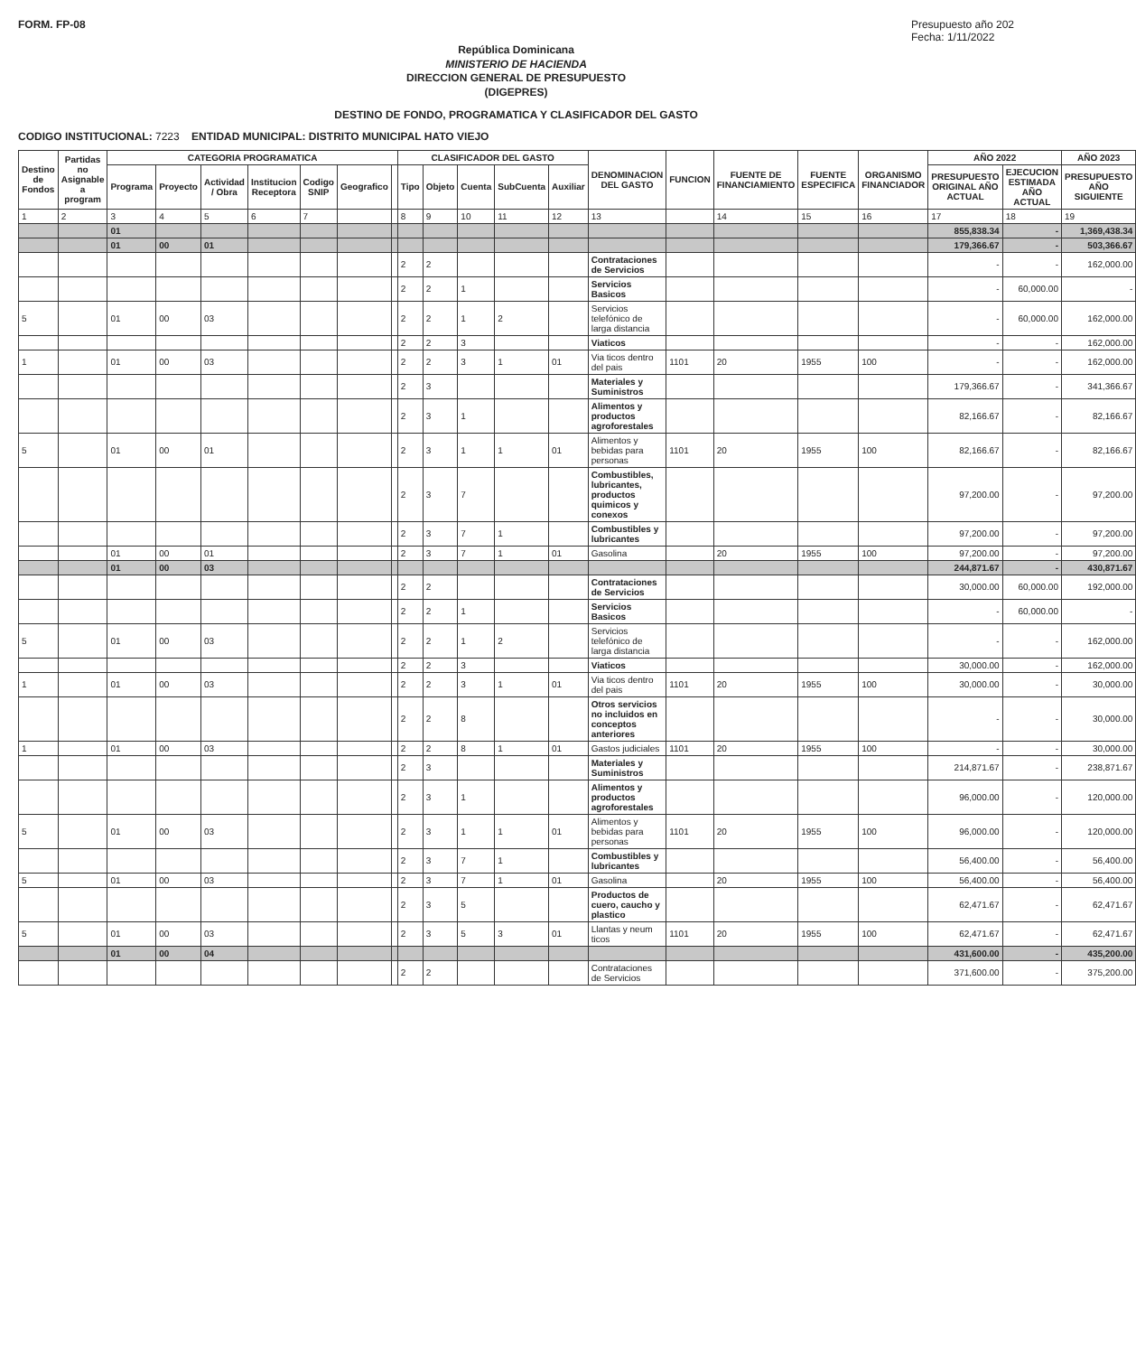FORM. FP-08 Presupuesto año 202
Fecha: 1/11/2022
República Dominicana
MINISTERIO DE HACIENDA
DIRECCION GENERAL DE PRESUPUESTO
(DIGEPRES)
DESTINO DE FONDO, PROGRAMATICA Y CLASIFICADOR DEL GASTO
CODIGO INSTITUCIONAL: 7223 ENTIDAD MUNICIPAL: DISTRITO MUNICIPAL HATO VIEJO
| Destino de Fondos | Partidas no Asignable a program | CATEGORIA PROGRAMATICA | | | | | | | CLASIFICADOR DEL GASTO | | | | | DENOMINACION DEL GASTO | FUNCION | FUENTE DE FINANCIAMIENTO | FUENTE ESPECIFICA | ORGANISMO FINANCIADOR | AÑO 2022 | | AÑO 2023 |
| --- | --- | --- | --- | --- | --- | --- | --- | --- | --- | --- | --- | --- | --- | --- | --- | --- | --- | --- | --- | --- | --- |
| | | Programa | Proyecto | Actividad / Obra | Institucion Receptora | Codigo SNIP | Geografico | | Tipo | Objeto | Cuenta | SubCuenta | Auxiliar | | | | | | PRESUPUESTO ORIGINAL AÑO ACTUAL | EJECUCION ESTIMADA AÑO ACTUAL | PRESUPUESTO AÑO SIGUIENTE |
| 1 | 2 | 3 | 4 | 5 | 6 | 7 | | | 8 | 9 | 10 | 11 | 12 | 13 | | 14 | 15 | 16 | 17 | 18 | 19 |
| | | 01 | | | | | | | | | | | | | | | | | 855,838.34 | - | 1,369,438.34 |
| | | 01 | 00 | 01 | | | | | | | | | | | | | | | 179,366.67 | - | 503,366.67 |
| | | | | | | | | | 2 | 2 | | | | Contrataciones de Servicios | | | | | - | - | 162,000.00 |
| | | | | | | | | | 2 | 2 | 1 | | | Servicios Basicos | | | | | - | 60,000.00 | - |
| 5 | | 01 | 00 | 03 | | | | | 2 | 2 | 1 | 2 | | Servicios telefónico de larga distancia | | | | | - | 60,000.00 | 162,000.00 |
| | | | | | | | | | 2 | 2 | 3 | | | Viaticos | | | | | - | - | 162,000.00 |
| 1 | | 01 | 00 | 03 | | | | | 2 | 2 | 3 | 1 | 01 | Via ticos dentro del pais | 1101 | 20 | 1955 | 100 | - | - | 162,000.00 |
| | | | | | | | | | 2 | 3 | | | | Materiales y Suministros | | | | | 179,366.67 | - | 341,366.67 |
| | | | | | | | | | 2 | 3 | 1 | | | Alimentos y productos agroforestales | | | | | 82,166.67 | - | 82,166.67 |
| 5 | | 01 | 00 | 01 | | | | | 2 | 3 | 1 | 1 | 01 | Alimentos y bebidas para personas | 1101 | 20 | 1955 | 100 | 82,166.67 | - | 82,166.67 |
| | | | | | | | | | 2 | 3 | 7 | | | Combustibles, lubricantes, productos quimicos y conexos | | | | | 97,200.00 | - | 97,200.00 |
| | | | | | | | | | 2 | 3 | 7 | 1 | | Combustibles y lubricantes | | | | | 97,200.00 | - | 97,200.00 |
| | | 01 | 00 | 01 | | | | | 2 | 3 | 7 | 1 | 01 | Gasolina | | 20 | 1955 | 100 | 97,200.00 | - | 97,200.00 |
| | | 01 | 00 | 03 | | | | | | | | | | | | | | | 244,871.67 | - | 430,871.67 |
| | | | | | | | | | 2 | 2 | | | | Contrataciones de Servicios | | | | | 30,000.00 | 60,000.00 | 192,000.00 |
| | | | | | | | | | 2 | 2 | 1 | | | Servicios Basicos | | | | | - | 60,000.00 | - |
| 5 | | 01 | 00 | 03 | | | | | 2 | 2 | 1 | 2 | | Servicios telefónico de larga distancia | | | | | - | - | 162,000.00 |
| | | | | | | | | | 2 | 2 | 3 | | | Viaticos | | | | | 30,000.00 | - | 162,000.00 |
| 1 | | 01 | 00 | 03 | | | | | 2 | 2 | 3 | 1 | 01 | Via ticos dentro del pais | 1101 | 20 | 1955 | 100 | 30,000.00 | - | 30,000.00 |
| | | | | | | | | | 2 | 2 | 8 | | | Otros servicios no incluidos en conceptos anteriores | | | | | - | - | 30,000.00 |
| 1 | | 01 | 00 | 03 | | | | | 2 | 2 | 8 | 1 | 01 | Gastos judiciales | 1101 | 20 | 1955 | 100 | - | - | 30,000.00 |
| | | | | | | | | | 2 | 3 | | | | Materiales y Suministros | | | | | 214,871.67 | - | 238,871.67 |
| | | | | | | | | | 2 | 3 | 1 | | | Alimentos y productos agroforestales | | | | | 96,000.00 | - | 120,000.00 |
| 5 | | 01 | 00 | 03 | | | | | 2 | 3 | 1 | 1 | 01 | Alimentos y bebidas para personas | 1101 | 20 | 1955 | 100 | 96,000.00 | - | 120,000.00 |
| | | | | | | | | | 2 | 3 | 7 | 1 | | Combustibles y lubricantes | | | | | 56,400.00 | - | 56,400.00 |
| 5 | | 01 | 00 | 03 | | | | | 2 | 3 | 7 | 1 | 01 | Gasolina | | 20 | 1955 | 100 | 56,400.00 | - | 56,400.00 |
| | | | | | | | | | 2 | 3 | 5 | | | Productos de cuero, caucho y plastico | | | | | 62,471.67 | - | 62,471.67 |
| 5 | | 01 | 00 | 03 | | | | | 2 | 3 | 5 | 3 | 01 | Llantas y neum ticos | 1101 | 20 | 1955 | 100 | 62,471.67 | - | 62,471.67 |
| | | 01 | 00 | 04 | | | | | | | | | | | | | | | 431,600.00 | - | 435,200.00 |
| | | | | | | | | | 2 | 2 | | | | Contrataciones de Servicios | | | | | 371,600.00 | - | 375,200.00 |